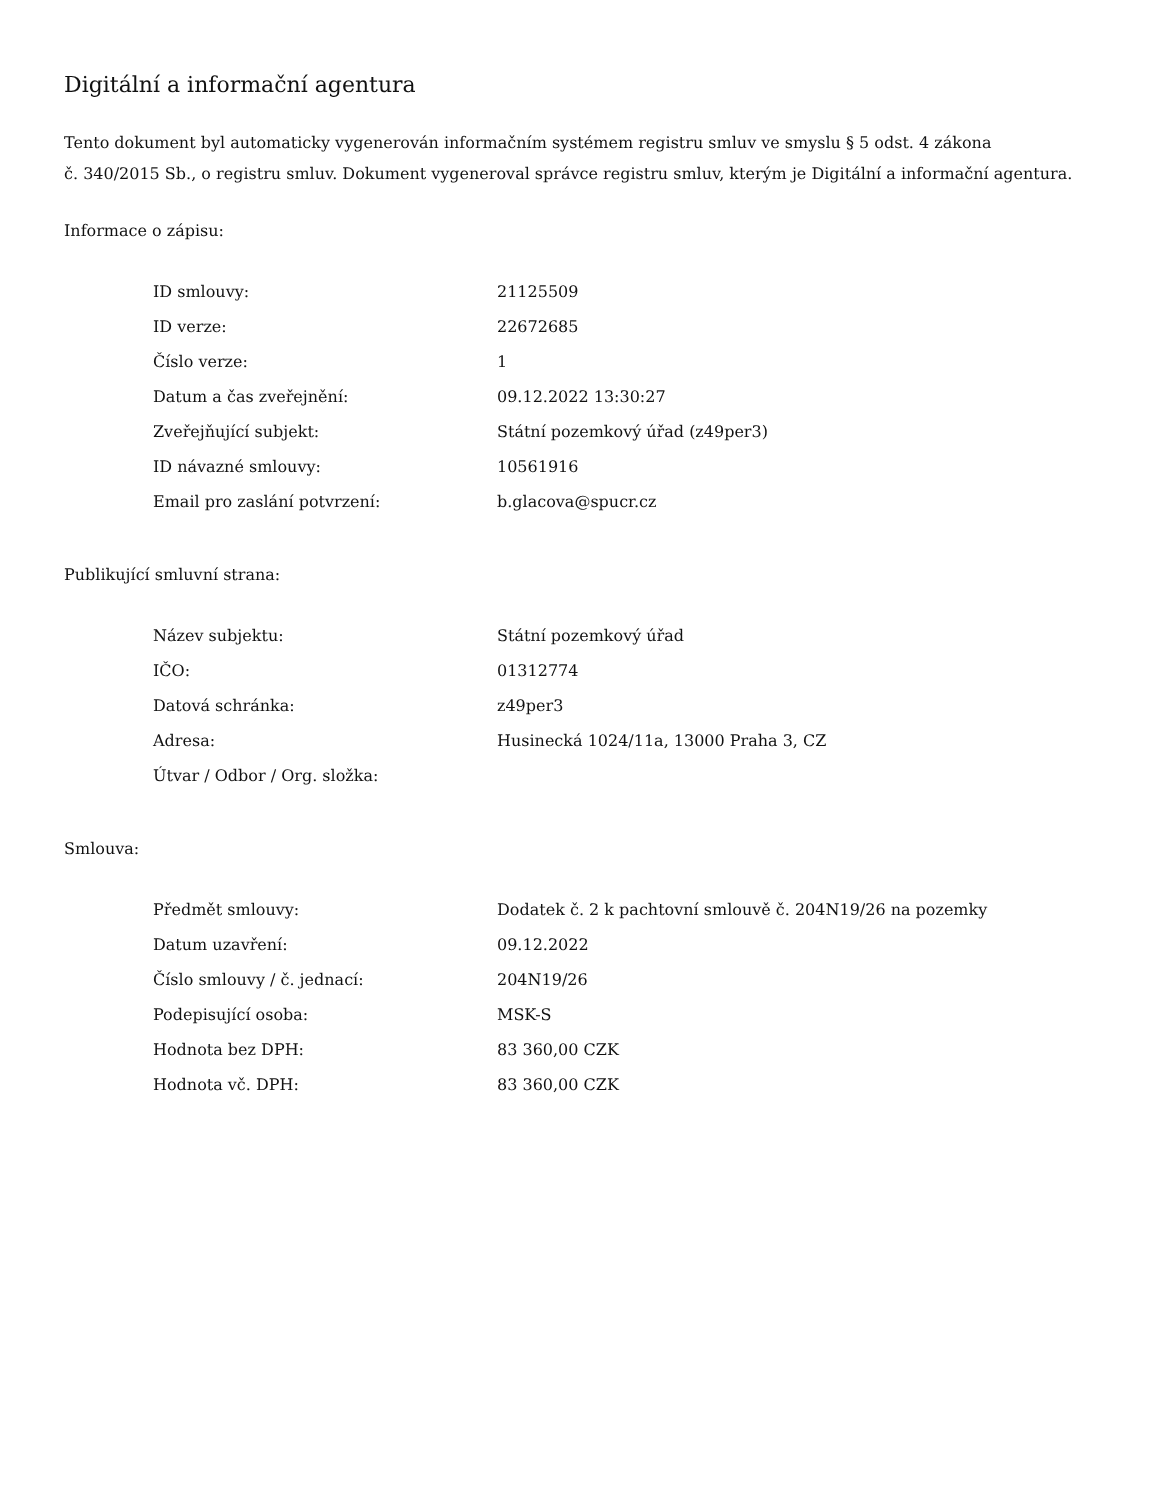Digitální a informační agentura
Tento dokument byl automaticky vygenerován informačním systémem registru smluv ve smyslu § 5 odst. 4 zákona
č. 340/2015 Sb., o registru smluv. Dokument vygeneroval správce registru smluv, kterým je Digitální a informační agentura.
Informace o zápisu:
| ID smlouvy: | 21125509 |
| ID verze: | 22672685 |
| Číslo verze: | 1 |
| Datum a čas zveřejnění: | 09.12.2022 13:30:27 |
| Zveřejňující subjekt: | Státní pozemkový úřad (z49per3) |
| ID návazné smlouvy: | 10561916 |
| Email pro zaslání potvrzení: | b.glacova@spucr.cz |
Publikující smluvní strana:
| Název subjektu: | Státní pozemkový úřad |
| IČO: | 01312774 |
| Datová schránka: | z49per3 |
| Adresa: | Husinecká 1024/11a, 13000 Praha 3, CZ |
| Útvar / Odbor / Org. složka: | |
Smlouva:
| Předmět smlouvy: | Dodatek č. 2 k pachtovní smlouvě č. 204N19/26 na pozemky |
| Datum uzavření: | 09.12.2022 |
| Číslo smlouvy / č. jednací: | 204N19/26 |
| Podepisující osoba: | MSK-S |
| Hodnota bez DPH: | 83 360,00 CZK |
| Hodnota vč. DPH: | 83 360,00 CZK |